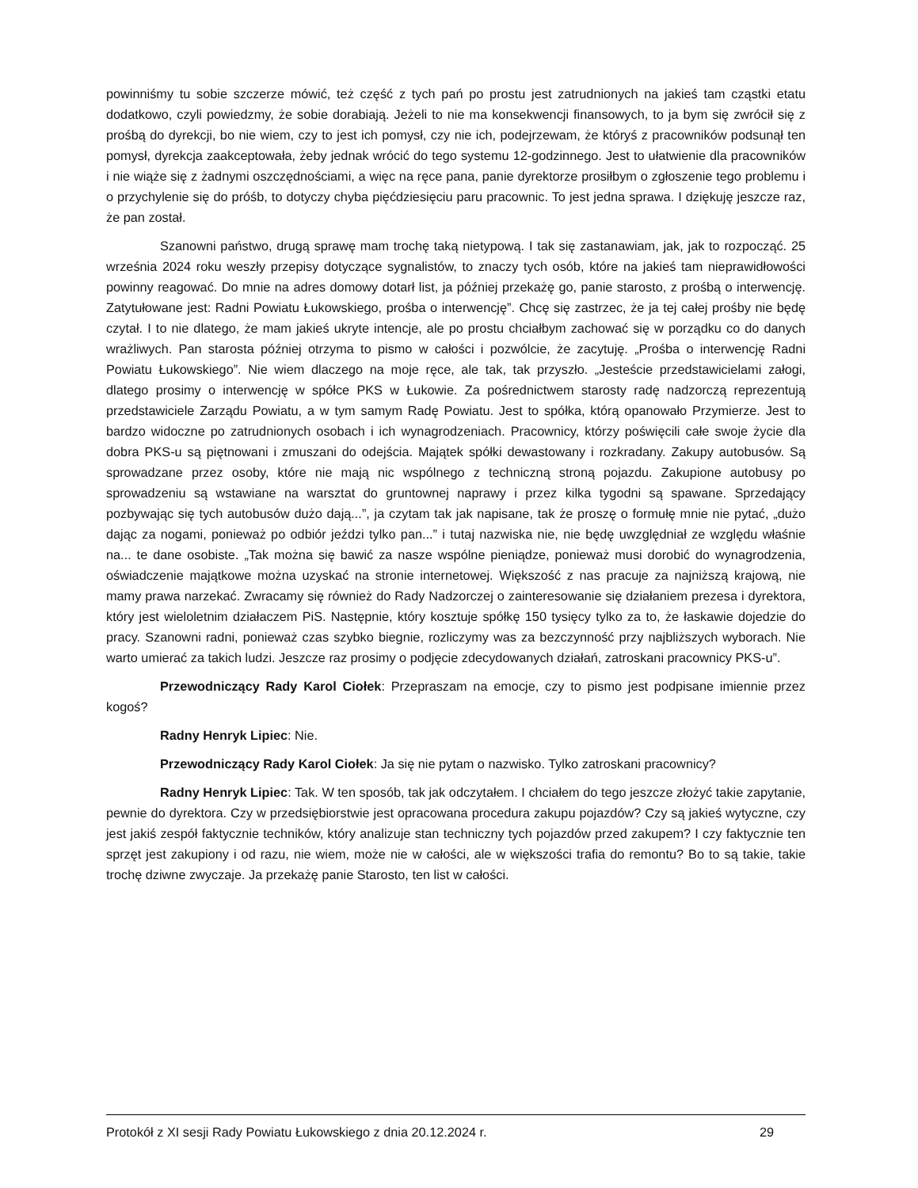powinniśmy tu sobie szczerze mówić, też część z tych pań po prostu jest zatrudnionych na jakieś tam cząstki etatu dodatkowo, czyli powiedzmy, że sobie dorabiają. Jeżeli to nie ma konsekwencji finansowych, to ja bym się zwrócił się z prośbą do dyrekcji, bo nie wiem, czy to jest ich pomysł, czy nie ich, podejrzewam, że któryś z pracowników podsunął ten pomysł, dyrekcja zaakceptowała, żeby jednak wrócić do tego systemu 12-godzinnego. Jest to ułatwienie dla pracowników i nie wiąże się z żadnymi oszczędnościami, a więc na ręce pana, panie dyrektorze prosiłbym o zgłoszenie tego problemu i o przychylenie się do próśb, to dotyczy chyba pięćdziesięciu paru pracownic. To jest jedna sprawa. I dziękuję jeszcze raz, że pan został.
Szanowni państwo, drugą sprawę mam trochę taką nietypową. I tak się zastanawiam, jak, jak to rozpocząć. 25 września 2024 roku weszły przepisy dotyczące sygnalistów, to znaczy tych osób, które na jakieś tam nieprawidłowości powinny reagować. Do mnie na adres domowy dotarł list, ja później przekażę go, panie starosto, z prośbą o interwencję. Zatytułowane jest: Radni Powiatu Łukowskiego, prośba o interwencję”. Chcę się zastrzec, że ja tej całej prośby nie będę czytał. I to nie dlatego, że mam jakieś ukryte intencje, ale po prostu chciałbym zachować się w porządku co do danych wrażliwych. Pan starosta później otrzyma to pismo w całości i pozwólcie, że zacytuję. „Prośba o interwencję Radni Powiatu Łukowskiego”. Nie wiem dlaczego na moje ręce, ale tak, tak przyszło. „Jesteście przedstawicielami załogi, dlatego prosimy o interwencję w spółce PKS w Łukowie. Za pośrednictwem starosty radę nadzorczą reprezentują przedstawiciele Zarządu Powiatu, a w tym samym Radę Powiatu. Jest to spółka, którą opanowało Przymierze. Jest to bardzo widoczne po zatrudnionych osobach i ich wynagrodzeniach. Pracownicy, którzy poświęcili całe swoje życie dla dobra PKS-u są piętnowani i zmuszani do odejścia. Majątek spółki dewastowany i rozkradany. Zakupy autobusów. Są sprowadzane przez osoby, które nie mają nic wspólnego z techniczną stroną pojazdu. Zakupione autobusy po sprowadzeniu są wstawiane na warsztat do gruntownej naprawy i przez kilka tygodni są spawane. Sprzedający pozbywając się tych autobusów dużo dają...”, ja czytam tak jak napisane, tak że proszę o formułę mnie nie pytać, „dużo dając za nogami, ponieważ po odbiór jeździ tylko pan...” i tutaj nazwiska nie, nie będę uwzględniał ze względu właśnie na... te dane osobiste. „Tak można się bawić za nasze wspólne pieniądze, ponieważ musi dorobić do wynagrodzenia, oświadczenie majątkowe można uzyskać na stronie internetowej. Większość z nas pracuje za najniższą krajową, nie mamy prawa narzekać. Zwracamy się również do Rady Nadzorczej o zainteresowanie się działaniem prezesa i dyrektora, który jest wieloletnim działaczem PiS. Następnie, który kosztuje spółkę 150 tysięcy tylko za to, że łaskawie dojedzie do pracy. Szanowni radni, ponieważ czas szybko biegnie, rozliczymy was za bezczynność przy najbliższych wyborach. Nie warto umierać za takich ludzi. Jeszcze raz prosimy o podjęcie zdecydowanych działań, zatroskani pracownicy PKS-u”.
Przewodniczący Rady Karol Ciołek: Przepraszam na emocje, czy to pismo jest podpisane imiennie przez kogoś?
Radny Henryk Lipiec: Nie.
Przewodniczący Rady Karol Ciołek: Ja się nie pytam o nazwisko. Tylko zatroskani pracownicy?
Radny Henryk Lipiec: Tak. W ten sposób, tak jak odczytałem. I chciałem do tego jeszcze złożyć takie zapytanie, pewnie do dyrektora. Czy w przedsiębiorstwie jest opracowana procedura zakupu pojazdów? Czy są jakieś wytyczne, czy jest jakiś zespół faktycznie techników, który analizuje stan techniczny tych pojazdów przed zakupem? I czy faktycznie ten sprzęt jest zakupiony i od razu, nie wiem, może nie w całości, ale w większości trafia do remontu? Bo to są takie, takie trochę dziwne zwyczaje. Ja przekażę panie Starosto, ten list w całości.
Protokół z XI sesji Rady Powiatu Łukowskiego z dnia 20.12.2024 r. 29